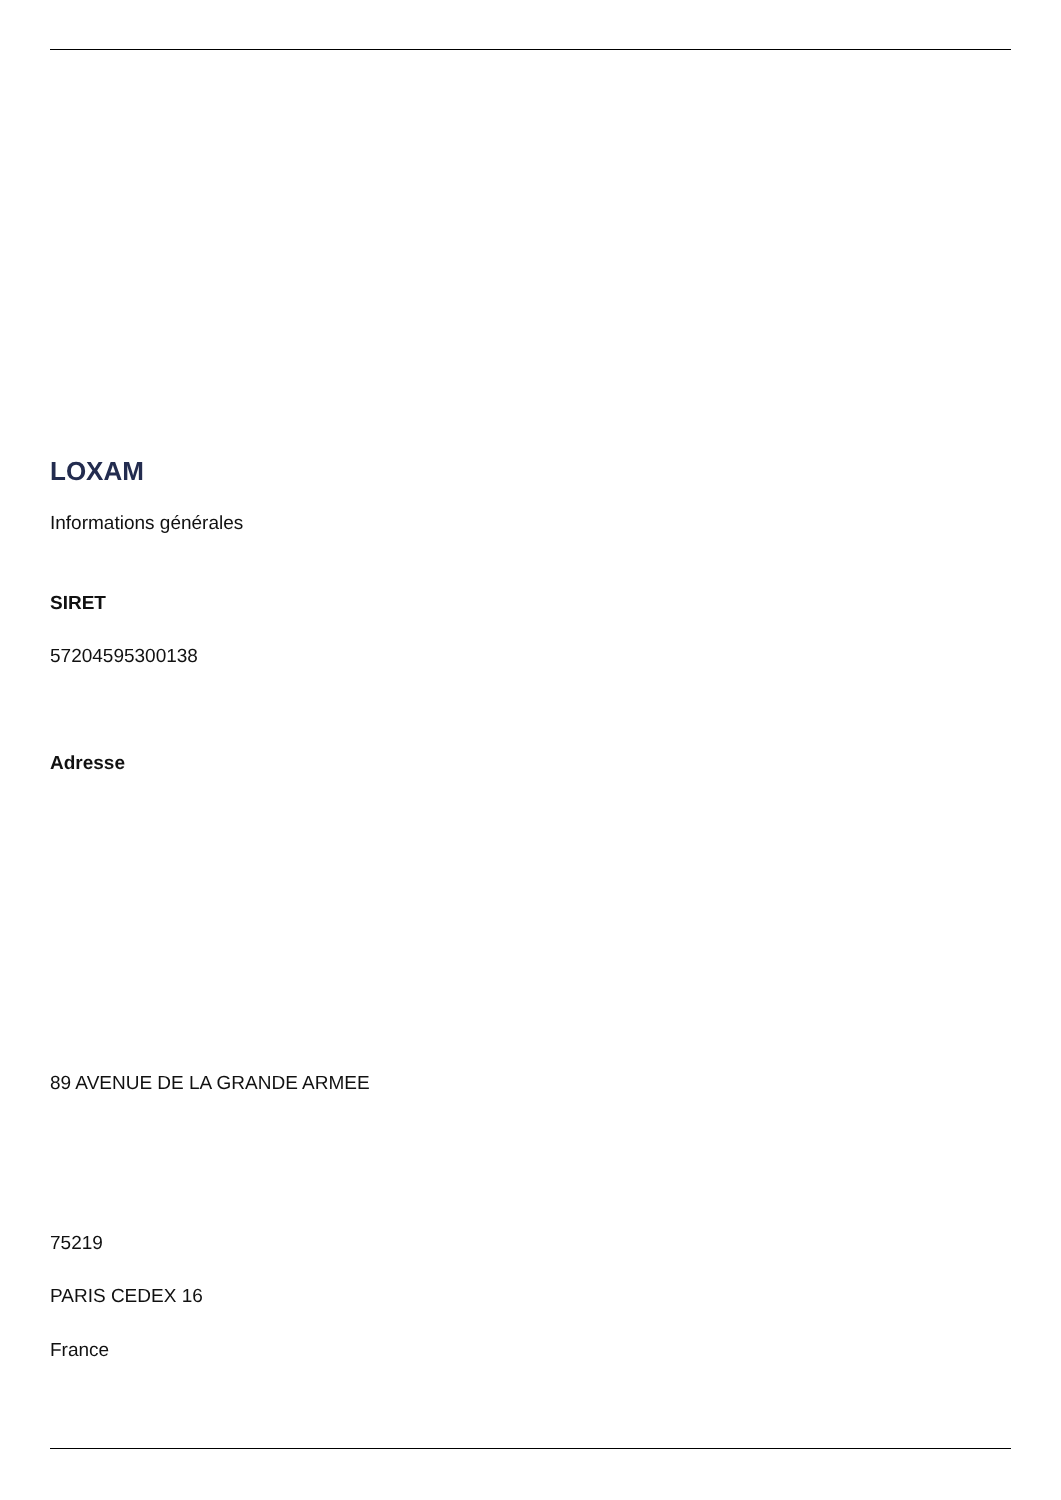LOXAM
Informations générales
SIRET
57204595300138
Adresse
89 AVENUE DE LA GRANDE ARMEE
75219
PARIS CEDEX 16
France